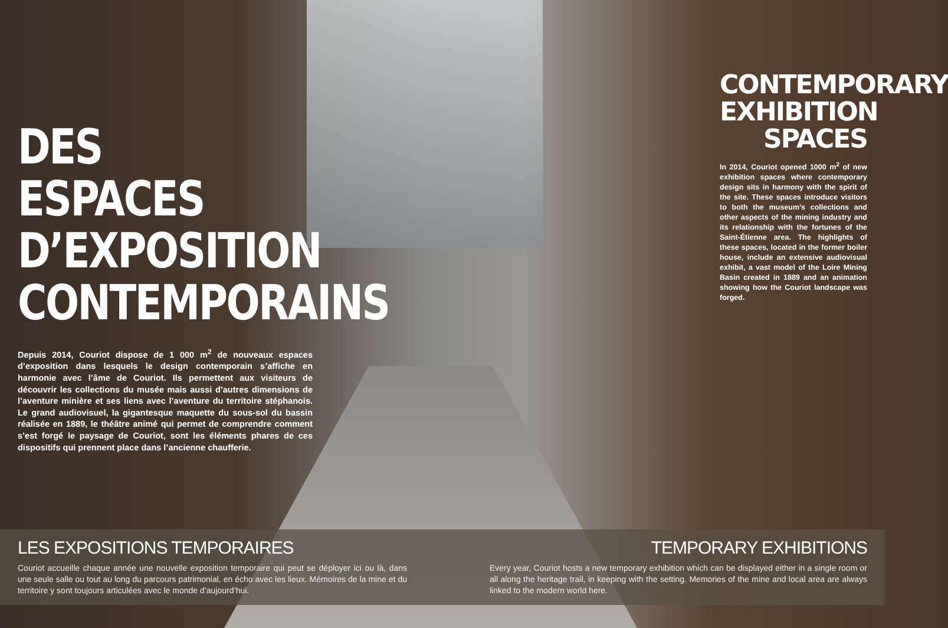DES ESPACES D’EXPOSITION CONTEMPORAINS
Depuis 2014, Couriot dispose de 1 000 m<sup>2</sup> de nouveaux espaces d’exposition dans lesquels le design contemporain s’affiche en harmonie avec l’âme de Couriot. Ils permettent aux visiteurs de découvrir les collections du musée mais aussi d’autres dimensions de l’aventure minière et ses liens avec l’aventure du territoire stéphanois. Le grand audiovisuel, la gigantesque maquette du sous-sol du bassin réalisée en 1889, le théâtre animé qui permet de comprendre comment s’est forgé le paysage de Couriot, sont les éléments phares de ces dispositifs qui prennent place dans l’ancienne chaufferie.
CONTEMPORARY EXHIBITION SPACES
In 2014, Couriot opened 1000 m<sup>2</sup> of new exhibition spaces where contemporary design sits in harmony with the spirit of the site. These spaces introduce visitors to both the museum’s collections and other aspects of the mining industry and its relationship with the fortunes of the Saint-Étienne area. The highlights of these spaces, located in the former boiler house, include an extensive audiovisual exhibit, a vast model of the Loire Mining Basin created in 1889 and an animation showing how the Couriot landscape was forged.
LES EXPOSITIONS TEMPORAIRES
Couriot accueille chaque année une nouvelle exposition temporaire qui peut se déployer ici ou là, dans une seule salle ou tout au long du parcours patrimonial, en écho avec les lieux. Mémoires de la mine et du territoire y sont toujours articulées avec le monde d’aujourd’hui.
TEMPORARY EXHIBITIONS
Every year, Couriot hosts a new temporary exhibition which can be displayed either in a single room or all along the heritage trail, in keeping with the setting. Memories of the mine and local area are always linked to the modern world here.